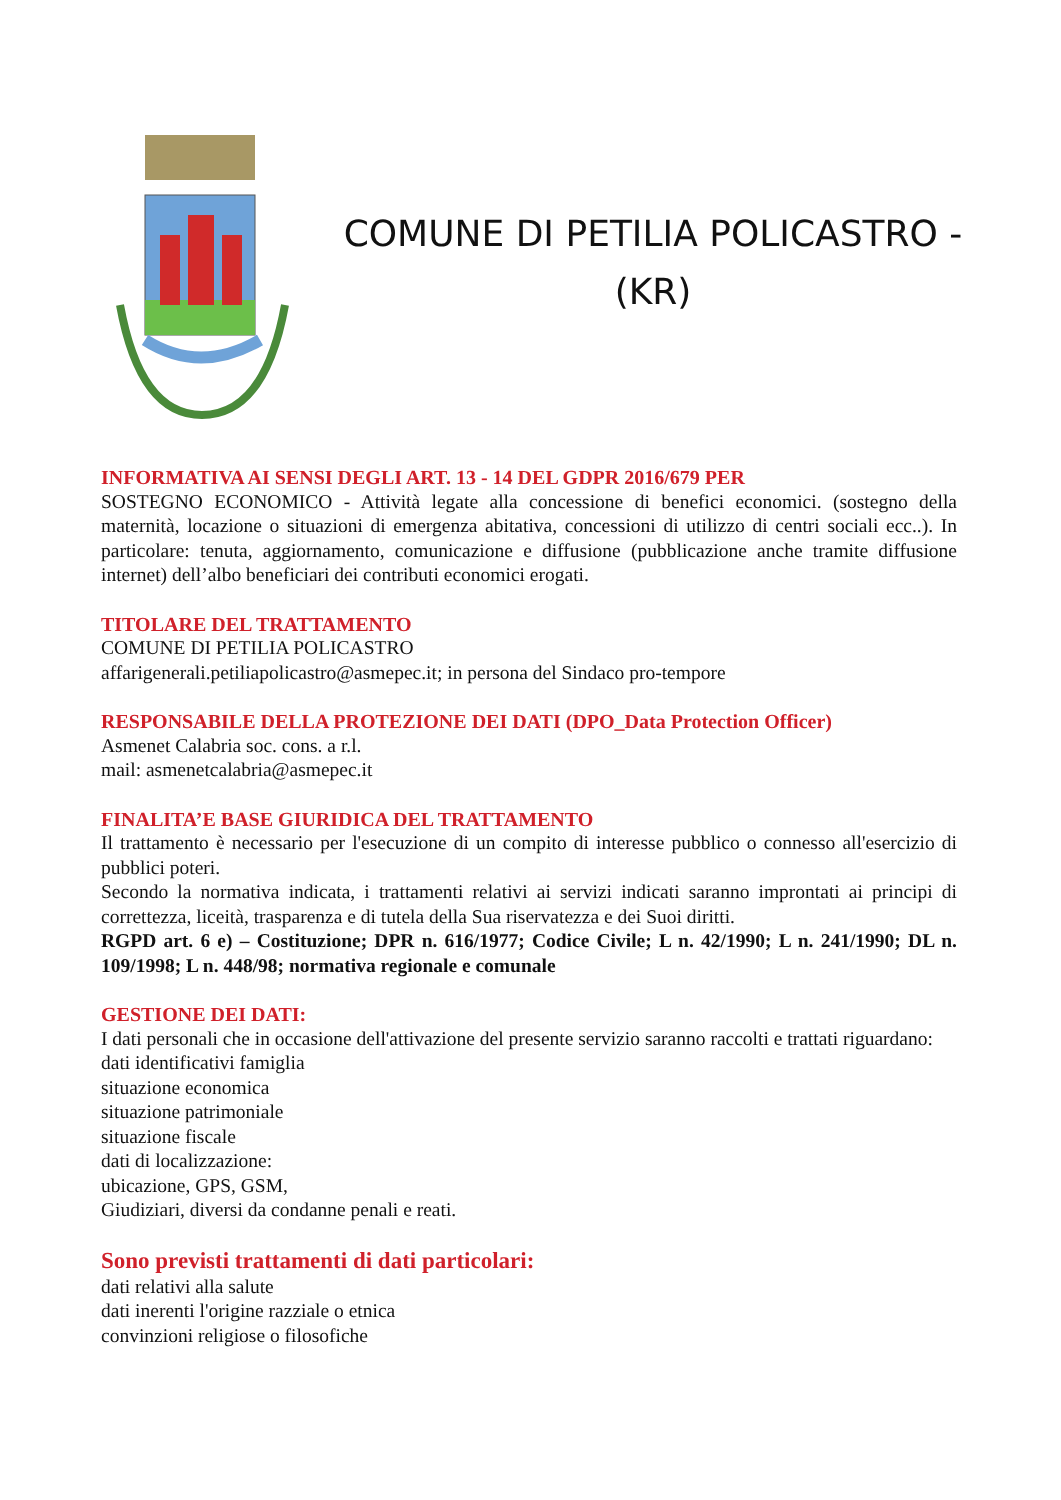COMUNE DI PETILIA POLICASTRO -
(KR)
INFORMATIVA AI SENSI DEGLI ART. 13 - 14 DEL GDPR 2016/679 PER
SOSTEGNO ECONOMICO - Attività legate alla concessione di benefici economici. (sostegno della maternità, locazione o situazioni di emergenza abitativa, concessioni di utilizzo di centri sociali ecc..). In particolare: tenuta, aggiornamento, comunicazione e diffusione (pubblicazione anche tramite diffusione internet) dell’albo beneficiari dei contributi economici erogati.
TITOLARE DEL TRATTAMENTO
COMUNE DI PETILIA POLICASTRO
affarigenerali.petiliapolicastro@asmepec.it; in persona del Sindaco pro-tempore
RESPONSABILE DELLA PROTEZIONE DEI DATI (DPO_Data Protection Officer)
Asmenet Calabria soc. cons. a r.l.
mail: asmenetcalabria@asmepec.it
FINALITA’E BASE GIURIDICA DEL TRATTAMENTO
Il trattamento è necessario per l'esecuzione di un compito di interesse pubblico o connesso all'esercizio di pubblici poteri.
Secondo la normativa indicata, i trattamenti relativi ai servizi indicati saranno improntati ai principi di correttezza, liceità, trasparenza e di tutela della Sua riservatezza e dei Suoi diritti.
RGPD art. 6 e) – Costituzione; DPR n. 616/1977; Codice Civile; L n. 42/1990; L n. 241/1990; DL n. 109/1998; L n. 448/98; normativa regionale e comunale
GESTIONE DEI DATI:
I dati personali che in occasione dell'attivazione del presente servizio saranno raccolti e trattati riguardano:
dati identificativi famiglia
situazione economica
situazione patrimoniale
situazione fiscale
dati di localizzazione:
ubicazione, GPS, GSM,
Giudiziari, diversi da condanne penali e reati.
Sono previsti trattamenti di dati particolari:
dati relativi alla salute
dati inerenti l'origine razziale o etnica
convinzioni religiose o filosofiche